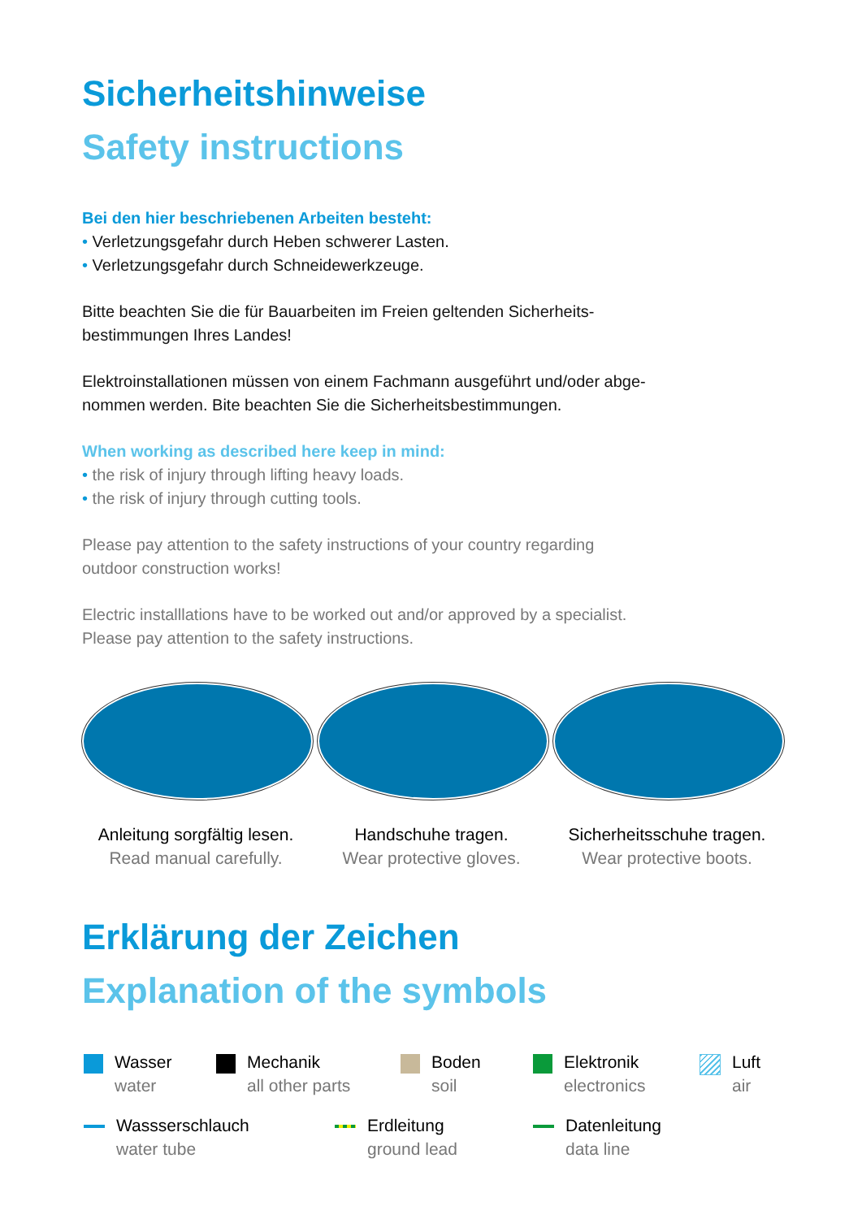Sicherheitshinweise
Safety instructions
Bei den hier beschriebenen Arbeiten besteht:
• Verletzungsgefahr durch Heben schwerer Lasten.
• Verletzungsgefahr durch Schneidewerkzeuge.
Bitte beachten Sie die für Bauarbeiten im Freien geltenden Sicherheits-
bestimmungen Ihres Landes!
Elektroinstallationen müssen von einem Fachmann ausgeführt und/oder abge-
nommen werden. Bite beachten Sie die Sicherheitsbestimmungen.
When working as described here keep in mind:
• the risk of injury through lifting heavy loads.
• the risk of injury through cutting tools.
Please pay attention to the safety instructions of your country regarding
outdoor construction works!
Electric installlations have to be worked out and/or approved by a specialist.
Please pay attention to the safety instructions.
Anleitung sorgfältig lesen.
Read manual carefully.
Handschuhe tragen.
Wear protective gloves.
Sicherheitsschuhe tragen.
Wear protective boots.
Erklärung der Zeichen
Explanation of the symbols
Wasser
water
Mechanik
all other parts
Boden
soil
Elektronik
electronics
Luft
air
Wassserschlauch
water tube
Erdleitung
ground lead
Datenleitung
data line